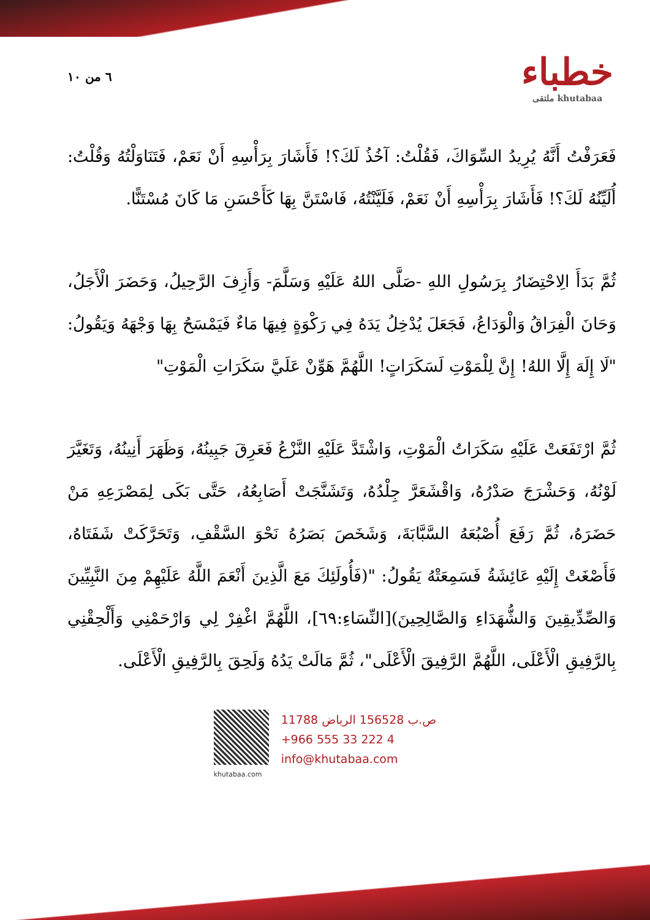٦ من ١٠
خطباء
ملتقى khutabaa
فَعَرَفْتُ أَنَّهُ يُرِيدُ السِّوَاكَ، فَقُلْتُ: آخُذُ لَكَ؟! فَأَشَارَ بِرَأْسِهِ أَنْ نَعَمْ، فَتَنَاوَلْتُهُ وَقُلْتُ: أُلَيِّنُهُ لَكَ؟! فَأَشَارَ بِرَأْسِهِ أَنْ نَعَمْ، فَلَيَّنْتُهُ، فَاسْتَنَّ بِهَا كَأَحْسَنِ مَا كَانَ مُسْتَنًّا.
ثُمَّ بَدَأَ الِاحْتِضَارُ بِرَسُولِ اللهِ -صَلَّى اللهُ عَلَيْهِ وَسَلَّمَ- وَأَزِفَ الرَّحِيلُ، وَحَضَرَ الْأَجَلُ، وَحَانَ الْفِرَاقُ وَالْوَدَاعُ، فَجَعَلَ يُدْخِلُ يَدَهُ فِي رَكْوَةٍ فِيهَا مَاءٌ فَيَمْسَحُ بِهَا وَجْهَهُ وَيَقُولُ: "لَا إِلَهَ إِلَّا اللهُ! إِنَّ لِلْمَوْتِ لَسَكَرَاتٍ! اللَّهُمَّ هَوِّنْ عَلَيَّ سَكَرَاتِ الْمَوْتِ"
ثُمَّ ارْتَفَعَتْ عَلَيْهِ سَكَرَاتُ الْمَوْتِ، وَاشْتَدَّ عَلَيْهِ النَّزْعُ فَعَرِقَ جَبِينُهُ، وَظَهَرَ أَنِينُهُ، وَتَغَيَّرَ لَوْنُهُ، وَحَشْرَجَ صَدْرُهُ، وَاقْشَعَرَّ جِلْدُهُ، وَتَشَنَّجَتْ أَصَابِعُهُ، حَتَّى بَكَى لِمَصْرَعِهِ مَنْ حَضَرَهُ، ثُمَّ رَفَعَ أُصْبُعَهُ السَّبَّابَةَ، وَشَخَصَ بَصَرُهُ نَحْوَ السَّقْفِ، وَتَحَرَّكَتْ شَفَتَاهُ، فَأَصْغَتْ إِلَيْهِ عَائِشَةُ فَسَمِعَتْهُ يَقُولُ: "(فَأُولَئِكَ مَعَ الَّذِينَ أَنْعَمَ اللَّهُ عَلَيْهِمْ مِنَ النَّبِيِّينَ وَالصِّدِّيقِينَ وَالشُّهَدَاءِ وَالصَّالِحِينَ)[النِّسَاءِ:٦٩]، اللَّهُمَّ اغْفِرْ لِي وَارْحَمْنِي وَأَلْحِقْنِي بِالرَّفِيقِ الْأَعْلَى، اللَّهُمَّ الرَّفِيقَ الْأَعْلَى"، ثُمَّ مَالَتْ يَدُهُ وَلَحِقَ بِالرَّفِيقِ الْأَعْلَى.
khutabaa.com
ص.ب 156528 الرياض 11788
+966 555 33 222 4
info@khutabaa.com